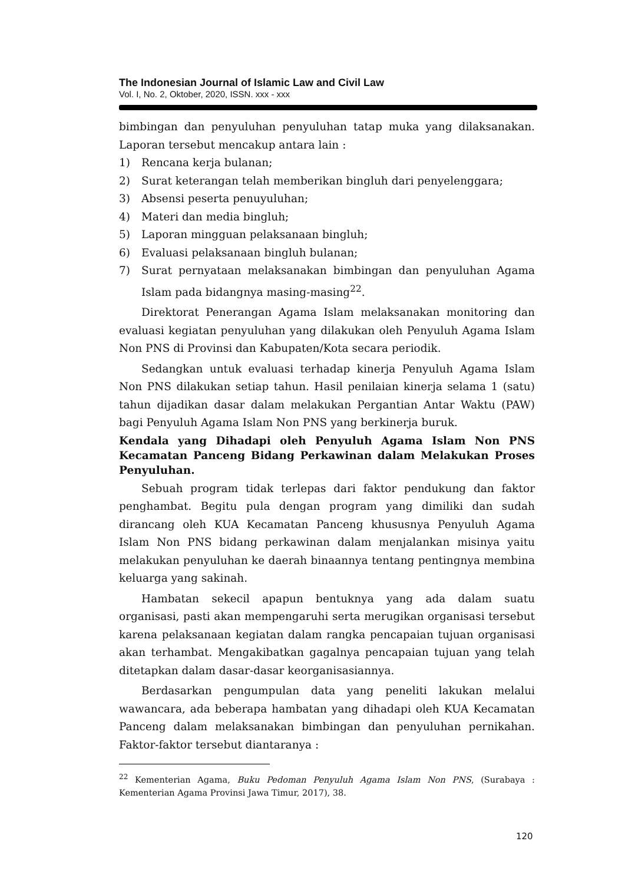The Indonesian Journal of Islamic Law and Civil Law
Vol. I, No. 2, Oktober, 2020, ISSN. xxx - xxx
bimbingan dan penyuluhan penyuluhan tatap muka yang dilaksanakan. Laporan tersebut mencakup antara lain :
1) Rencana kerja bulanan;
2) Surat keterangan telah memberikan bingluh dari penyelenggara;
3) Absensi peserta penuyuluhan;
4) Materi dan media bingluh;
5) Laporan mingguan pelaksanaan bingluh;
6) Evaluasi pelaksanaan bingluh bulanan;
7) Surat pernyataan melaksanakan bimbingan dan penyuluhan Agama Islam pada bidangnya masing-masing<sup>22</sup>.
Direktorat Penerangan Agama Islam melaksanakan monitoring dan evaluasi kegiatan penyuluhan yang dilakukan oleh Penyuluh Agama Islam Non PNS di Provinsi dan Kabupaten/Kota secara periodik.
Sedangkan untuk evaluasi terhadap kinerja Penyuluh Agama Islam Non PNS dilakukan setiap tahun. Hasil penilaian kinerja selama 1 (satu) tahun dijadikan dasar dalam melakukan Pergantian Antar Waktu (PAW) bagi Penyuluh Agama Islam Non PNS yang berkinerja buruk.
Kendala yang Dihadapi oleh Penyuluh Agama Islam Non PNS Kecamatan Panceng Bidang Perkawinan dalam Melakukan Proses Penyuluhan.
Sebuah program tidak terlepas dari faktor pendukung dan faktor penghambat. Begitu pula dengan program yang dimiliki dan sudah dirancang oleh KUA Kecamatan Panceng khususnya Penyuluh Agama Islam Non PNS bidang perkawinan dalam menjalankan misinya yaitu melakukan penyuluhan ke daerah binaannya tentang pentingnya membina keluarga yang sakinah.
Hambatan sekecil apapun bentuknya yang ada dalam suatu organisasi, pasti akan mempengaruhi serta merugikan organisasi tersebut karena pelaksanaan kegiatan dalam rangka pencapaian tujuan organisasi akan terhambat. Mengakibatkan gagalnya pencapaian tujuan yang telah ditetapkan dalam dasar-dasar keorganisasiannya.
Berdasarkan pengumpulan data yang peneliti lakukan melalui wawancara, ada beberapa hambatan yang dihadapi oleh KUA Kecamatan Panceng dalam melaksanakan bimbingan dan penyuluhan pernikahan. Faktor-faktor tersebut diantaranya :
<sup>22</sup> Kementerian Agama, Buku Pedoman Penyuluh Agama Islam Non PNS, (Surabaya : Kementerian Agama Provinsi Jawa Timur, 2017), 38.
120